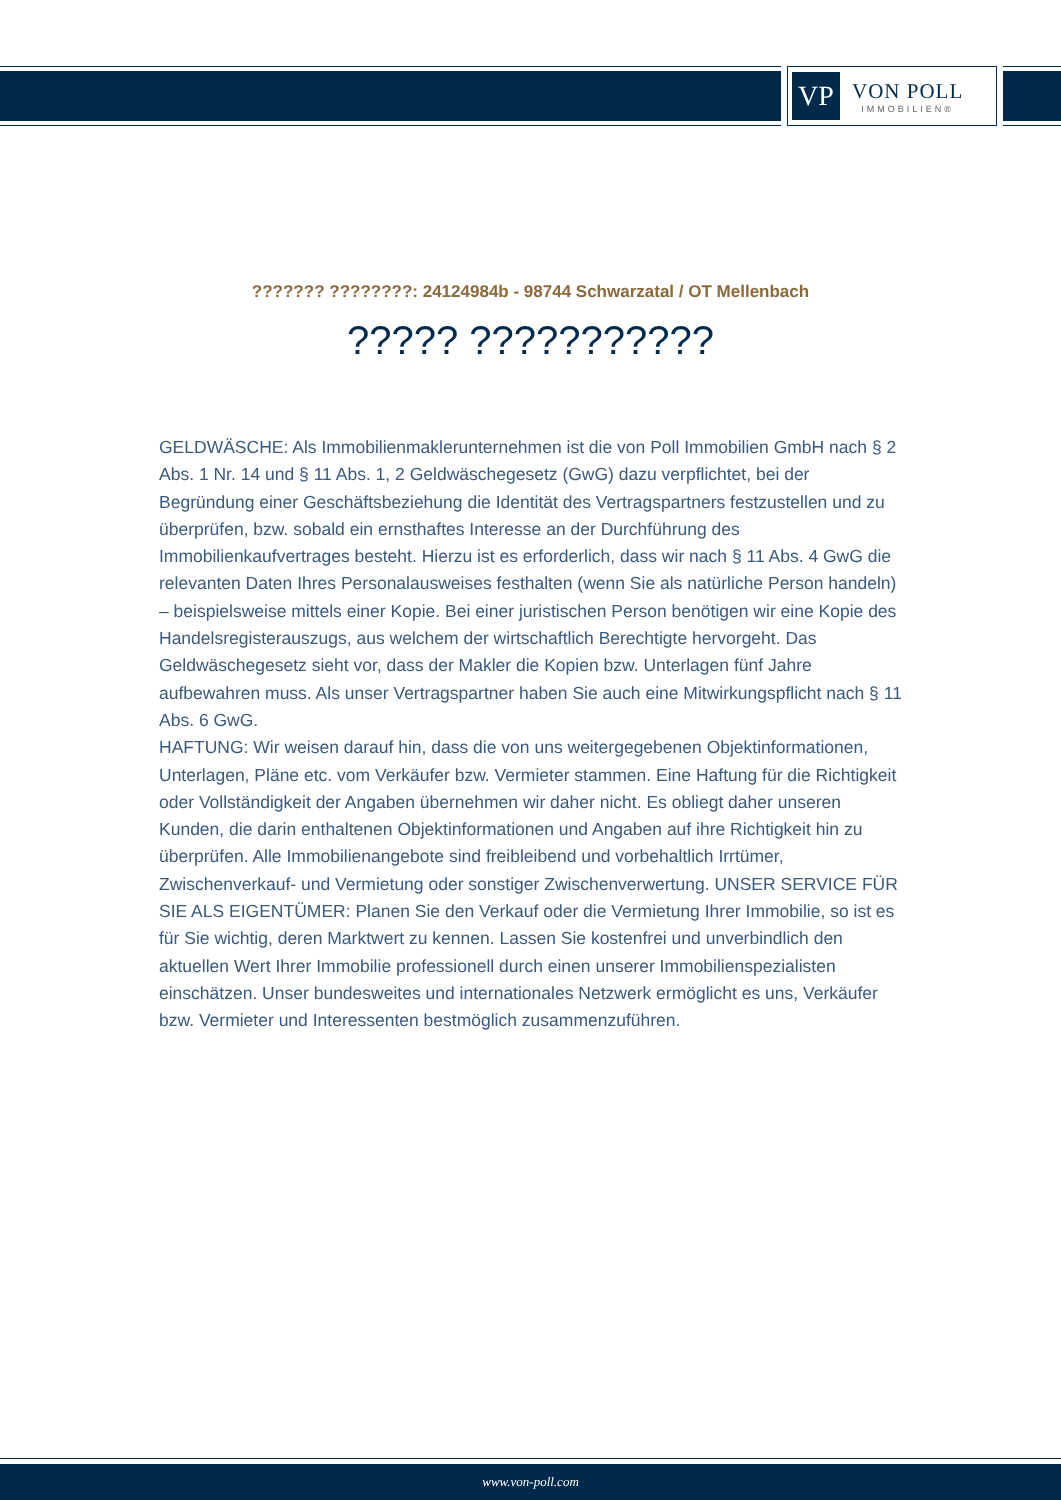VP
VON POLL
IMMOBILIEN®
??????? ????????: 24124984b - 98744 Schwarzatal / OT Mellenbach
????? ???????????
GELDWÄSCHE: Als Immobilienmaklerunternehmen ist die von Poll Immobilien GmbH nach § 2 Abs. 1 Nr. 14 und § 11 Abs. 1, 2 Geldwäschegesetz (GwG) dazu verpflichtet, bei der Begründung einer Geschäftsbeziehung die Identität des Vertragspartners festzustellen und zu überprüfen, bzw. sobald ein ernsthaftes Interesse an der Durchführung des Immobilienkaufvertrages besteht. Hierzu ist es erforderlich, dass wir nach § 11 Abs. 4 GwG die relevanten Daten Ihres Personalausweises festhalten (wenn Sie als natürliche Person handeln) – beispielsweise mittels einer Kopie. Bei einer juristischen Person benötigen wir eine Kopie des Handelsregisterauszugs, aus welchem der wirtschaftlich Berechtigte hervorgeht. Das Geldwäschegesetz sieht vor, dass der Makler die Kopien bzw. Unterlagen fünf Jahre aufbewahren muss. Als unser Vertragspartner haben Sie auch eine Mitwirkungspflicht nach § 11 Abs. 6 GwG.
HAFTUNG: Wir weisen darauf hin, dass die von uns weitergegebenen Objektinformationen, Unterlagen, Pläne etc. vom Verkäufer bzw. Vermieter stammen. Eine Haftung für die Richtigkeit oder Vollständigkeit der Angaben übernehmen wir daher nicht. Es obliegt daher unseren Kunden, die darin enthaltenen Objektinformationen und Angaben auf ihre Richtigkeit hin zu überprüfen. Alle Immobilienangebote sind freibleibend und vorbehaltlich Irrtümer, Zwischenverkauf- und Vermietung oder sonstiger Zwischenverwertung. UNSER SERVICE FÜR SIE ALS EIGENTÜMER: Planen Sie den Verkauf oder die Vermietung Ihrer Immobilie, so ist es für Sie wichtig, deren Marktwert zu kennen. Lassen Sie kostenfrei und unverbindlich den aktuellen Wert Ihrer Immobilie professionell durch einen unserer Immobilienspezialisten einschätzen. Unser bundesweites und internationales Netzwerk ermöglicht es uns, Verkäufer bzw. Vermieter und Interessenten bestmöglich zusammenzuführen.
www.von-poll.com